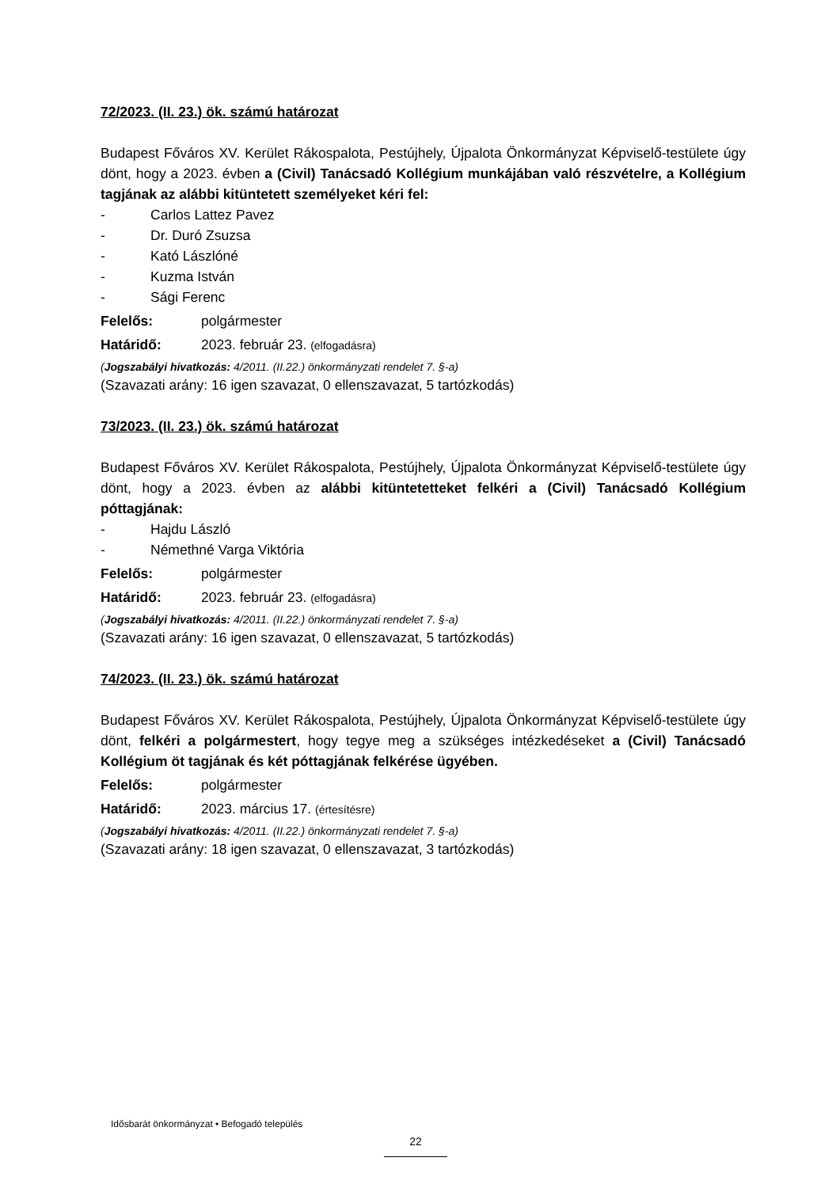72/2023. (II. 23.) ök. számú határozat
Budapest Főváros XV. Kerület Rákospalota, Pestújhely, Újpalota Önkormányzat Képviselő-testülete úgy dönt, hogy a 2023. évben a (Civil) Tanácsadó Kollégium munkájában való részvételre, a Kollégium tagjának az alábbi kitüntetett személyeket kéri fel:
- Carlos Lattez Pavez
- Dr. Duró Zsuzsa
- Kató Lászlóné
- Kuzma István
- Sági Ferenc
Felelős: polgármester
Határidő: 2023. február 23. (elfogadásra)
(Jogszabályi hivatkozás: 4/2011. (II.22.) önkormányzati rendelet 7. §-a)
(Szavazati arány: 16 igen szavazat, 0 ellenszavazat, 5 tartózkodás)
73/2023. (II. 23.) ök. számú határozat
Budapest Főváros XV. Kerület Rákospalota, Pestújhely, Újpalota Önkormányzat Képviselő-testülete úgy dönt, hogy a 2023. évben az alábbi kitüntetetteket felkéri a (Civil) Tanácsadó Kollégium póttagjának:
- Hajdu László
- Némethné Varga Viktória
Felelős: polgármester
Határidő: 2023. február 23. (elfogadásra)
(Jogszabályi hivatkozás: 4/2011. (II.22.) önkormányzati rendelet 7. §-a)
(Szavazati arány: 16 igen szavazat, 0 ellenszavazat, 5 tartózkodás)
74/2023. (II. 23.) ök. számú határozat
Budapest Főváros XV. Kerület Rákospalota, Pestújhely, Újpalota Önkormányzat Képviselő-testülete úgy dönt, felkéri a polgármestert, hogy tegye meg a szükséges intézkedéseket a (Civil) Tanácsadó Kollégium öt tagjának és két póttagjának felkérése ügyében.
Felelős: polgármester
Határidő: 2023. március 17. (értesítésre)
(Jogszabályi hivatkozás: 4/2011. (II.22.) önkormányzati rendelet 7. §-a)
(Szavazati arány: 18 igen szavazat, 0 ellenszavazat, 3 tartózkodás)
Idősbarát önkormányzat • Befogadó település
22